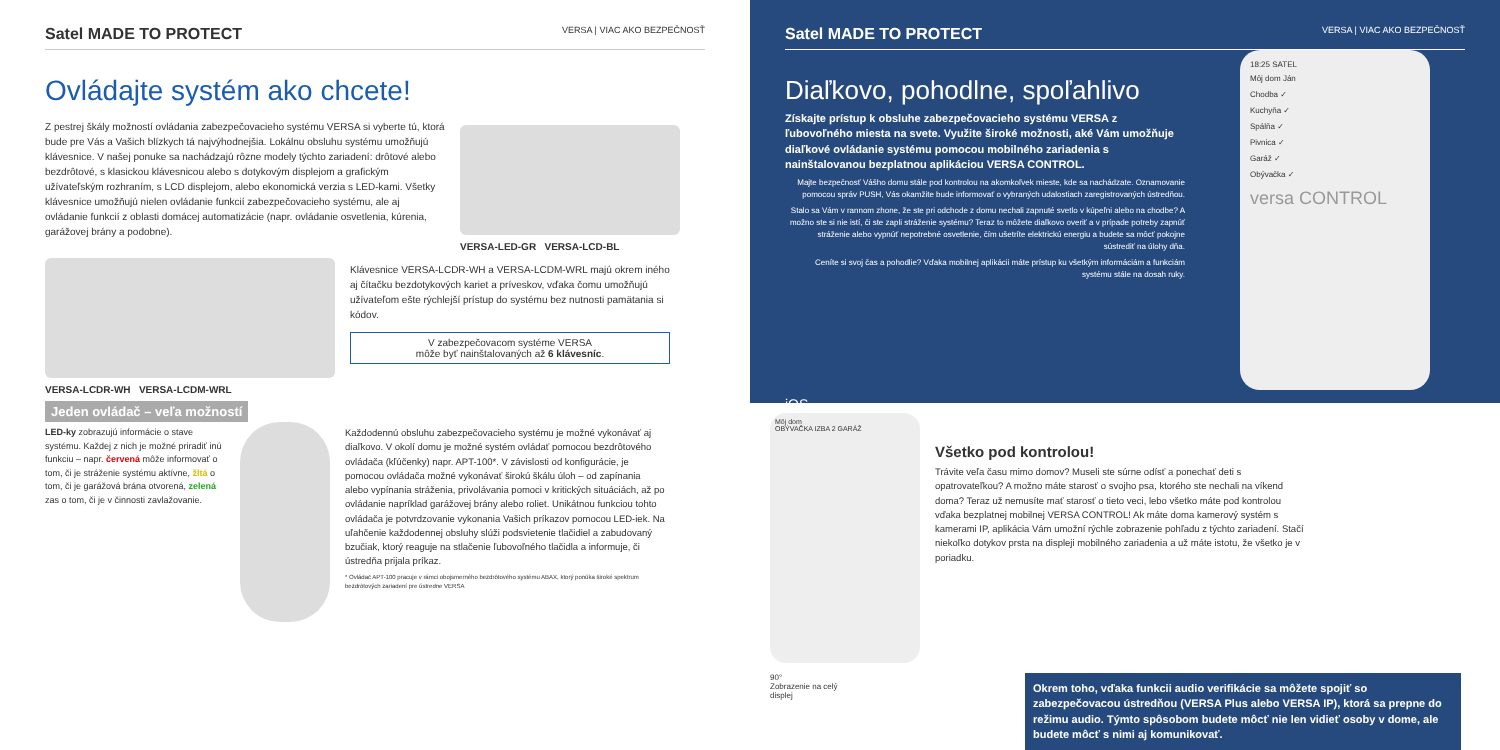Satel MADE TO PROTECT VERSA | VIAC AKO BEZPEČNOSŤ
Ovládajte systém ako chcete!
Z pestrej škály možností ovládania zabezpečovacieho systému VERSA si vyberte tú, ktorá bude pre Vás a Vašich blízkych tá najvýhodnejšia. Lokálnu obsluhu systému umožňujú klávesnice. V našej ponuke sa nachádzajú rôzne modely týchto zariadení: drôtové alebo bezdrôtové, s klasickou klávesnicou alebo s dotykovým displejom a grafickým užívateľským rozhraním, s LCD displejom, alebo ekonomická verzia s LED-kami. Všetky klávesnice umožňujú nielen ovládanie funkcií zabezpečovacieho systému, ale aj ovládanie funkcií z oblasti domácej automatizácie (napr. ovládanie osvetlenia, kúrenia, garážovej brány a podobne).
VERSA-LED-GR VERSA-LCD-BL
VERSA-LCDR-WH VERSA-LCDM-WRL Klávesnice VERSA-LCDR-WH a VERSA-LCDM-WRL majú okrem iného aj čítačku bezdotykových kariet a príveskov, vďaka čomu umožňujú užívateľom ešte rýchlejší prístup do systému bez nutnosti pamätania si kódov.
V zabezpečovacom systéme VERSA
môže byť nainštalovaných až 6 klávesníc.
Jeden ovládač – veľa možností
LED-ky zobrazujú informácie o stave systému. Každej z nich je možné priradiť inú funkciu – napr. červená môže informovať o tom, či je stráženie systému aktívne, žltá o tom, či je garážová brána otvorená, zelená zas o tom, či je v činnosti zavlažovanie.
Každodennú obsluhu zabezpečovacieho systému je možné vykonávať aj diaľkovo. V okolí domu je možné systém ovládať pomocou bezdrôtového ovládača (kľúčenky) napr. APT-100*. V závislosti od konfigurácie, je pomocou ovládača možné vykonávať širokú škálu úloh – od zapínania alebo vypínania stráženia, privolávania pomoci v kritických situáciách, až po ovládanie napríklad garážovej brány alebo roliet. Unikátnou funkciou tohto ovládača je potvrdzovanie vykonania Vašich príkazov pomocou LED-iek. Na uľahčenie každodennej obsluhy slúži podsvietenie tlačidiel a zabudovaný bzučiak, ktorý reaguje na stlačenie ľubovoľného tlačidla a informuje, či ústredňa prijala príkaz.
* Ovládač APT-100 pracuje v rámci obojsmerného bezdrôtového systému ABAX, ktorý ponúka široké spektrum bezdrôtových zariadení pre ústredne VERSA
Satel MADE TO PROTECT VERSA | VIAC AKO BEZPEČNOSŤ
Diaľkovo, pohodlne, spoľahlivo
Získajte prístup k obsluhe zabezpečovacieho systému VERSA z ľubovoľného miesta na svete. Využite široké možnosti, aké Vám umožňuje diaľkové ovládanie systému pomocou mobilného zariadenia s nainštalovanou bezplatnou aplikáciou VERSA CONTROL.
Majte bezpečnosť Vášho domu stále pod kontrolou na akomkoľvek mieste, kde sa nachádzate. Oznamovanie pomocou správ PUSH, Vás okamžite bude informovať o vybraných udalostiach zaregistrovaných ústredňou.
Stalo sa Vám v rannom zhone, že ste pri odchode z domu nechali zapnuté svetlo v kúpeľni alebo na chodbe? A možno ste si nie istí, či ste zapli stráženie systému? Teraz to môžete diaľkovo overiť a v prípade potreby zapnúť stráženie alebo vypnúť nepotrebné osvetlenie, čím ušetríte elektrickú energiu a budete sa môcť pokojne sústrediť na úlohy dňa.
Ceníte si svoj čas a pohodlie? Vďaka mobilnej aplikácii máte prístup ku všetkým informáciám a funkciám systému stále na dosah ruky.
18:25 SATEL
Môj dom Ján
Chodba ✓
Kuchyňa ✓
Spálňa ✓
Pivnica ✓
Garáž ✓
Obývačka ✓
versa CONTROL
iOS
Môj dom
OBÝVAČKA IZBA 2 GARÁŽ
Všetko pod kontrolou!
Trávite veľa času mimo domov? Museli ste súrne odísť a ponechať deti s opatrovateľkou? A možno máte starosť o svojho psa, ktorého ste nechali na víkend doma? Teraz už nemusíte mať starosť o tieto veci, lebo všetko máte pod kontrolou vďaka bezplatnej mobilnej VERSA CONTROL! Ak máte doma kamerový systém s kamerami IP, aplikácia Vám umožní rýchle zobrazenie pohľadu z týchto zariadení. Stačí niekoľko dotykov prsta na displeji mobilného zariadenia a už máte istotu, že všetko je v poriadku.
90°
Zobrazenie na celý displej
Okrem toho, vďaka funkcii audio verifikácie sa môžete spojiť so zabezpečovacou ústredňou (VERSA Plus alebo VERSA IP), ktorá sa prepne do režimu audio. Týmto spôsobom budete môcť nie len vidieť osoby v dome, ale budete môcť s nimi aj komunikovať.